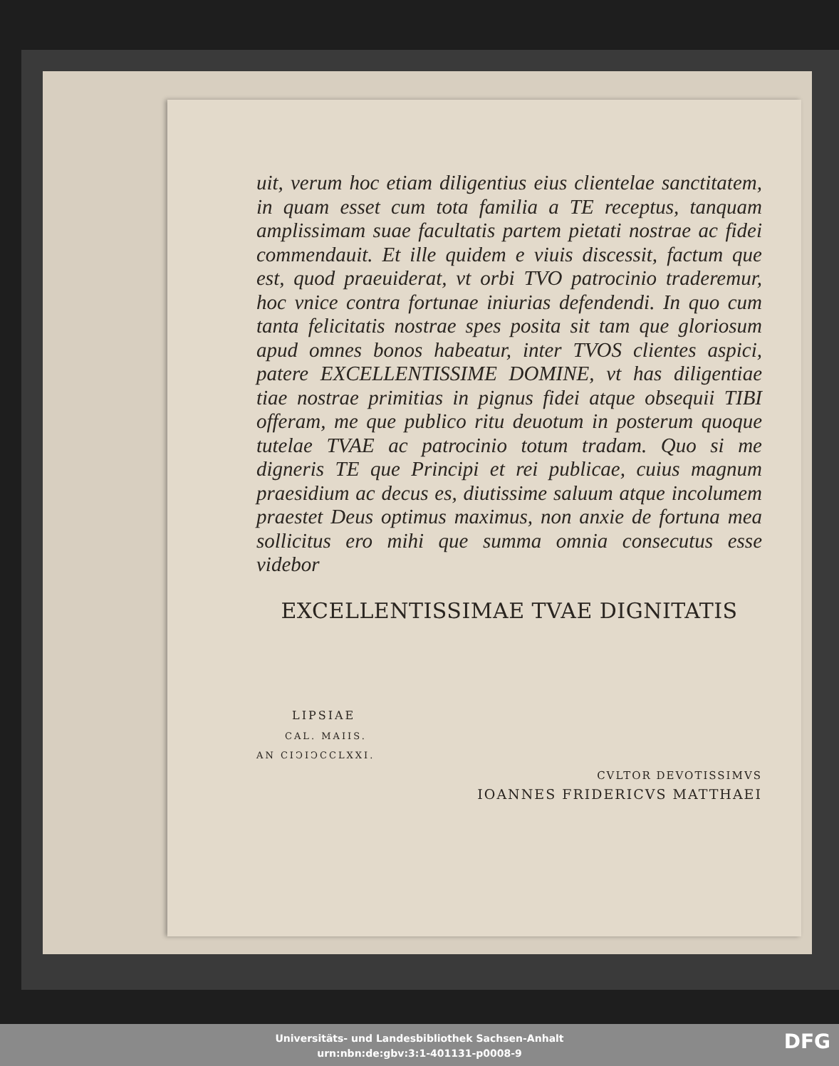uit, verum hoc etiam diligentius eius clientelae sanctitatem, in quam esset cum tota familia a TE receptus, tanquam amplissimam suae facultatis partem pietati nostrae ac fidei commendauit. Et ille quidem e viuis discessit, factum que est, quod praeuiderat, vt orbi TVO patrocinio traderemur, hoc vnice contra fortunae iniurias defendendi. In quo cum tanta felicitatis nostrae spes posita sit tam que gloriosum apud omnes bonos habeatur, inter TVOS clientes aspici, patere EXCELLENTISSIME DOMINE, vt has diligentiae tiae nostrae primitias in pignus fidei atque obsequii TIBI offeram, me que publico ritu deuotum in posterum quoque tutelae TVAE ac patrocinio totum tradam. Quo si me digneris TE que Principi et rei publicae, cuius magnum praesidium ac decus es, diutissime saluum atque incolumem praestet Deus optimus maximus, non anxie de fortuna mea sollicitus ero mihi que summa omnia consecutus esse videbor
EXCELLENTISSIMAE TVAE DIGNITATIS
LIPSIAE
CAL. MAIIS.
AN CIↃIↃCCLXXI.
CVLTOR DEVOTISSIMVS
IOANNES FRIDERICVS MATTHAEI
Universitäts- und Landesbibliothek Sachsen-Anhalt
urn:nbn:de:gbv:3:1-401131-p0008-9
DFG